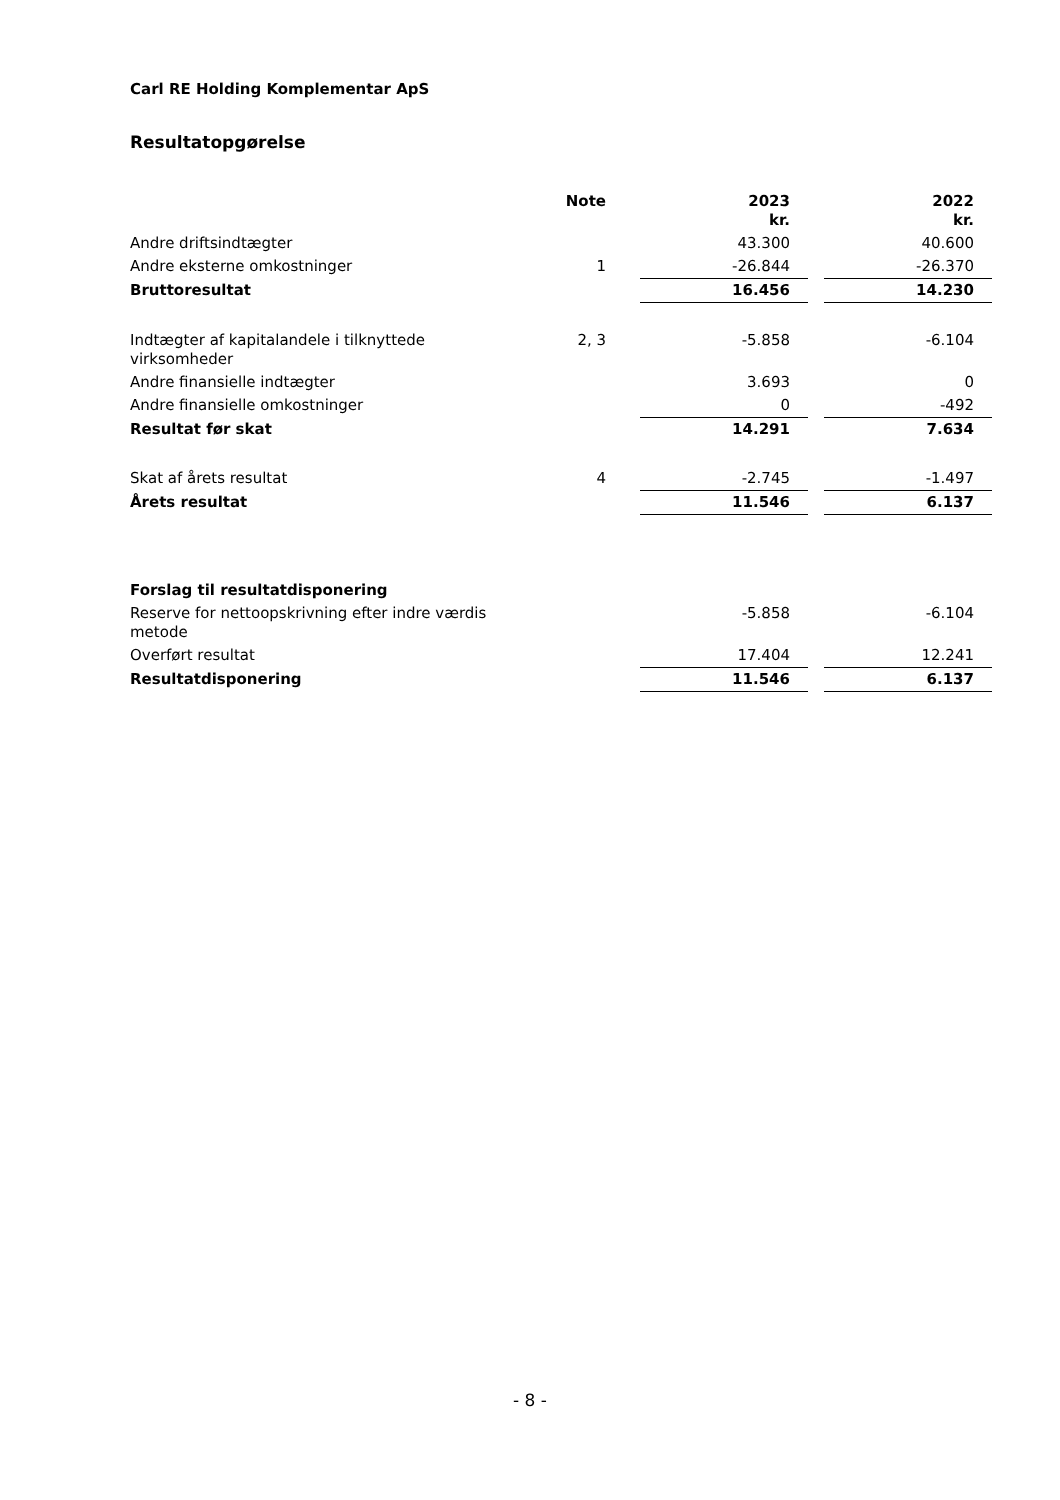Carl RE Holding Komplementar ApS
Resultatopgørelse
| | Note | | 2023 kr. | | 2022 kr. |
| --- | --- | --- | --- | --- | --- |
| Andre driftsindtægter | | | 43.300 | | 40.600 |
| Andre eksterne omkostninger | 1 | | -26.844 | | -26.370 |
| Bruttoresultat | | | 16.456 | | 14.230 |
| Indtægter af kapitalandele i tilknyttede virksomheder | 2, 3 | | -5.858 | | -6.104 |
| Andre finansielle indtægter | | | 3.693 | | 0 |
| Andre finansielle omkostninger | | | 0 | | -492 |
| Resultat før skat | | | 14.291 | | 7.634 |
| Skat af årets resultat | 4 | | -2.745 | | -1.497 |
| Årets resultat | | | 11.546 | | 6.137 |
| Forslag til resultatdisponering | | | | | |
| Reserve for nettoopskrivning efter indre værdis metode | | | -5.858 | | -6.104 |
| Overført resultat | | | 17.404 | | 12.241 |
| Resultatdisponering | | | 11.546 | | 6.137 |
- 8 -